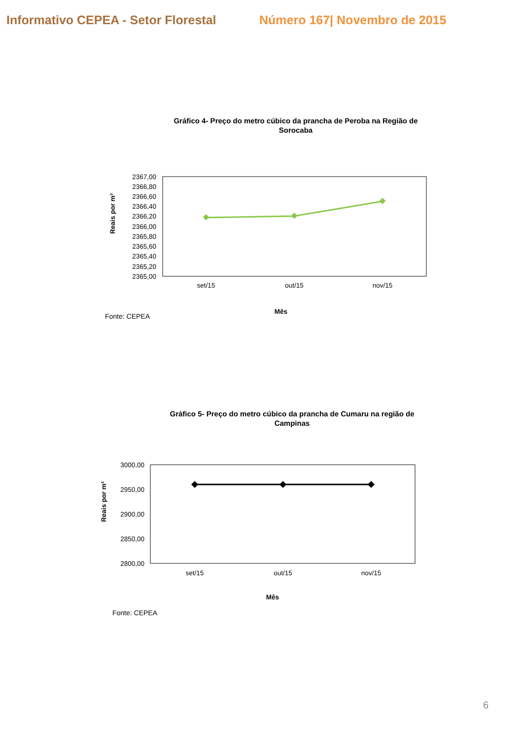Informativo CEPEA - Setor Florestal
Número 167| Novembro de 2015
Gráfico 4- Preço do metro cúbico da prancha de Peroba na Região de Sorocaba
Reais por m³
2367,00
2366,80
2366,60
2366,40
2366,20
2366,00
2365,80
2365,60
2365,40
2365,20
2365,00
set/15
out/15
nov/15
Mês
Fonte: CEPEA
Gráfico 5- Preço do metro cúbico da prancha de Cumaru na região de Campinas
Reais por m³
3000,00
2950,00
2900,00
2850,00
2800,00
set/15
out/15
nov/15
Mês
Fonte: CEPEA
6